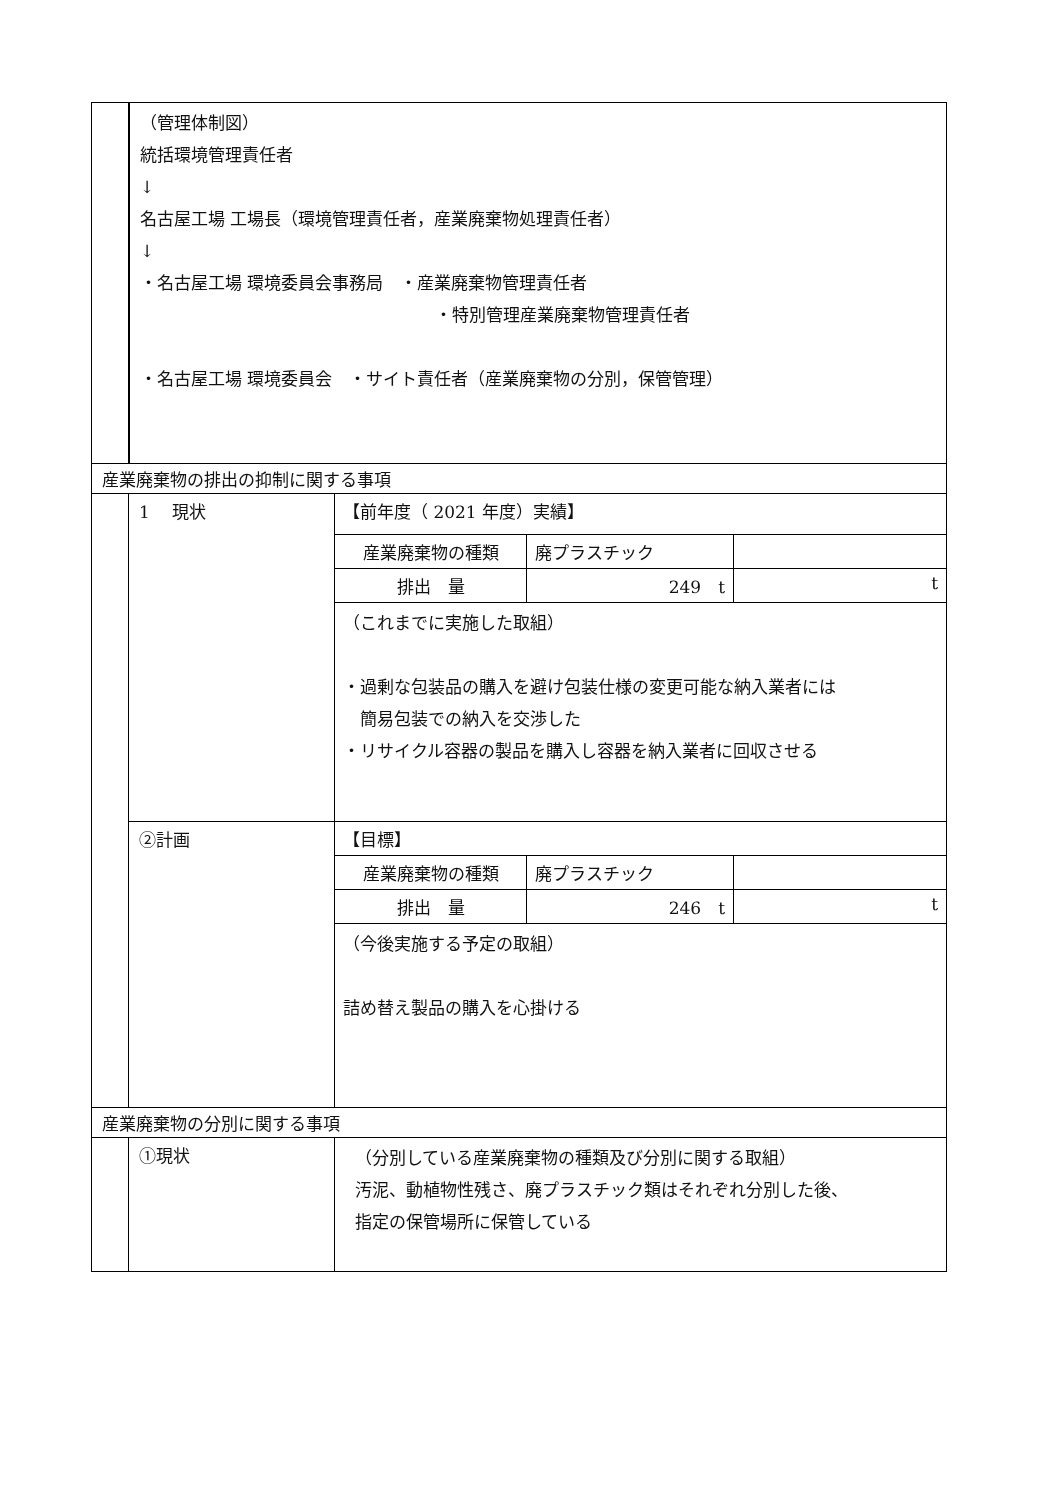| | （管理体制図） 統括環境管理責任者 ↓ 名古屋工場 工場長（環境管理責任者，産業廃棄物処理責任者） ↓ ・名古屋工場 環境委員会事務局 ・産業廃棄物管理責任者 ・特別管理産業廃棄物管理責任者 ・名古屋工場 環境委員会 ・サイト責任者（産業廃棄物の分別，保管管理） |
| 産業廃棄物の排出の抑制に関する事項 | | |
| | 1 現状 | / 【前年度（ 2021 年度）実績】 / / / / 産業廃棄物の種類 / 廃プラスチック / / / 排出 量 / 249 t / t / / （これまでに実施した取組） ・過剰な包装品の購入を避け包装仕様の変更可能な納入業者には 簡易包装での納入を交渉した ・リサイクル容器の製品を購入し容器を納入業者に回収させる / / / |
| | ②計画 | / 【目標】 / / / / 産業廃棄物の種類 / 廃プラスチック / / / 排出 量 / 246 t / t / / （今後実施する予定の取組） 詰め替え製品の購入を心掛ける / / / |
| 産業廃棄物の分別に関する事項 | | |
| | ①現状 | （分別している産業廃棄物の種類及び分別に関する取組） 汚泥、動植物性残さ、廃プラスチック類はそれぞれ分別した後、 指定の保管場所に保管している |